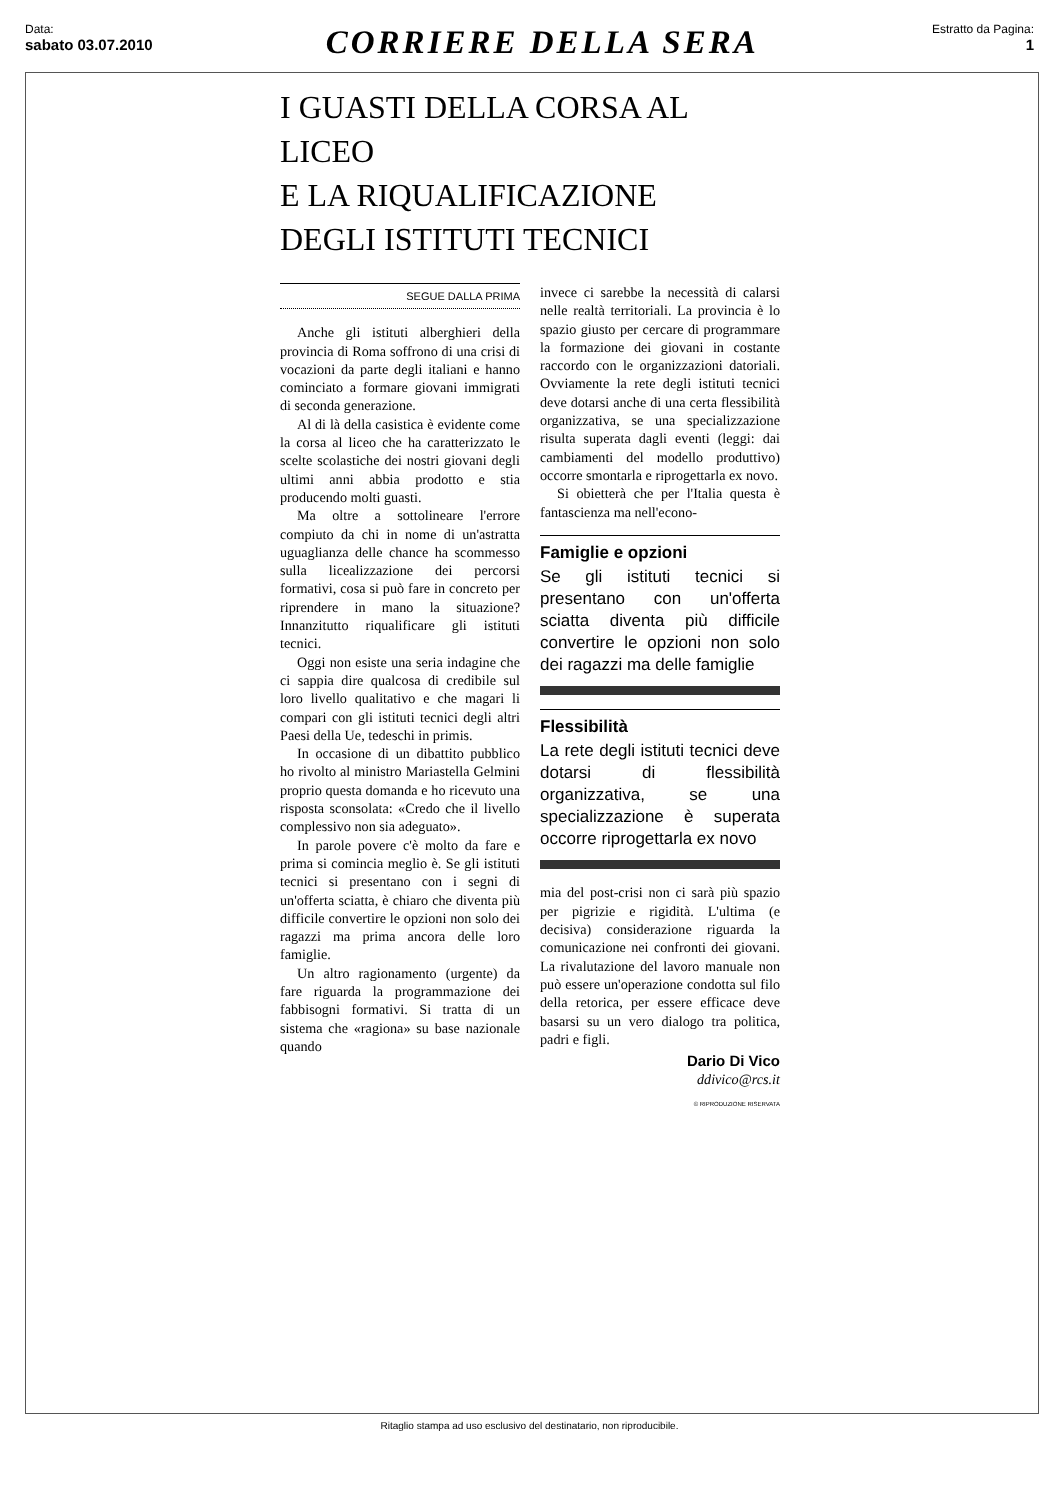Data:
sabato 03.07.2010
CORRIERE DELLA SERA
Estratto da Pagina:
1
I GUASTI DELLA CORSA AL LICEO
E LA RIQUALIFICAZIONE
DEGLI ISTITUTI TECNICI
SEGUE DALLA PRIMA
Anche gli istituti alberghieri della provincia di Roma soffrono di una crisi di vocazioni da parte degli italiani e hanno cominciato a formare giovani immigrati di seconda generazione.
Al di là della casistica è evidente come la corsa al liceo che ha caratterizzato le scelte scolastiche dei nostri giovani degli ultimi anni abbia prodotto e stia producendo molti guasti.
Ma oltre a sottolineare l'errore compiuto da chi in nome di un'astratta uguaglianza delle chance ha scommesso sulla licealizzazione dei percorsi formativi, cosa si può fare in concreto per riprendere in mano la situazione? Innanzitutto riqualificare gli istituti tecnici.
Oggi non esiste una seria indagine che ci sappia dire qualcosa di credibile sul loro livello qualitativo e che magari li compari con gli istituti tecnici degli altri Paesi della Ue, tedeschi in primis.
In occasione di un dibattito pubblico ho rivolto al ministro Mariastella Gelmini proprio questa domanda e ho ricevuto una risposta sconsolata: «Credo che il livello complessivo non sia adeguato».
In parole povere c'è molto da fare e prima si comincia meglio è. Se gli istituti tecnici si presentano con i segni di un'offerta sciatta, è chiaro che diventa più difficile convertire le opzioni non solo dei ragazzi ma prima ancora delle loro famiglie.
Un altro ragionamento (urgente) da fare riguarda la programmazione dei fabbisogni formativi. Si tratta di un sistema che «ragiona» su base nazionale quando
invece ci sarebbe la necessità di calarsi nelle realtà territoriali. La provincia è lo spazio giusto per cercare di programmare la formazione dei giovani in costante raccordo con le organizzazioni datoriali. Ovviamente la rete degli istituti tecnici deve dotarsi anche di una certa flessibilità organizzativa, se una specializzazione risulta superata dagli eventi (leggi: dai cambiamenti del modello produttivo) occorre smontarla e riprogettarla ex novo.
Si obietterà che per l'Italia questa è fantascienza ma nell'econo-
Famiglie e opzioni
Se gli istituti tecnici si presentano con un'offerta sciatta diventa più difficile convertire le opzioni non solo dei ragazzi ma delle famiglie
Flessibilità
La rete degli istituti tecnici deve dotarsi di flessibilità organizzativa, se una specializzazione è superata occorre riprogettarla ex novo
mia del post-crisi non ci sarà più spazio per pigrizie e rigidità. L'ultima (e decisiva) considerazione riguarda la comunicazione nei confronti dei giovani. La rivalutazione del lavoro manuale non può essere un'operazione condotta sul filo della retorica, per essere efficace deve basarsi su un vero dialogo tra politica, padri e figli.
Dario Di Vico
ddivico@rcs.it
© RIPRODUZIONE RISERVATA
Ritaglio stampa ad uso esclusivo del destinatario, non riproducibile.